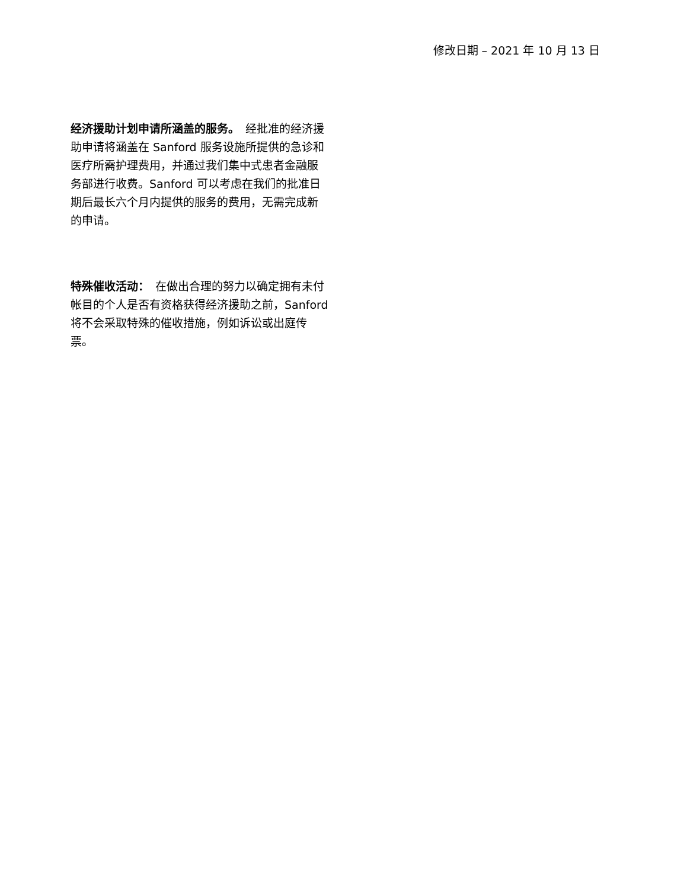修改日期 – 2021 年 10 月 13 日
经济援助计划申请所涵盖的服务。　经批准的经济援助申请将涵盖在 Sanford 服务设施所提供的急诊和医疗所需护理费用，并通过我们集中式患者金融服务部进行收费。Sanford 可以考虑在我们的批准日期后最长六个月内提供的服务的费用，无需完成新的申请。
特殊催收活动：　在做出合理的努力以确定拥有未付帐目的个人是否有资格获得经济援助之前，Sanford 将不会采取特殊的催收措施，例如诉讼或出庭传票。